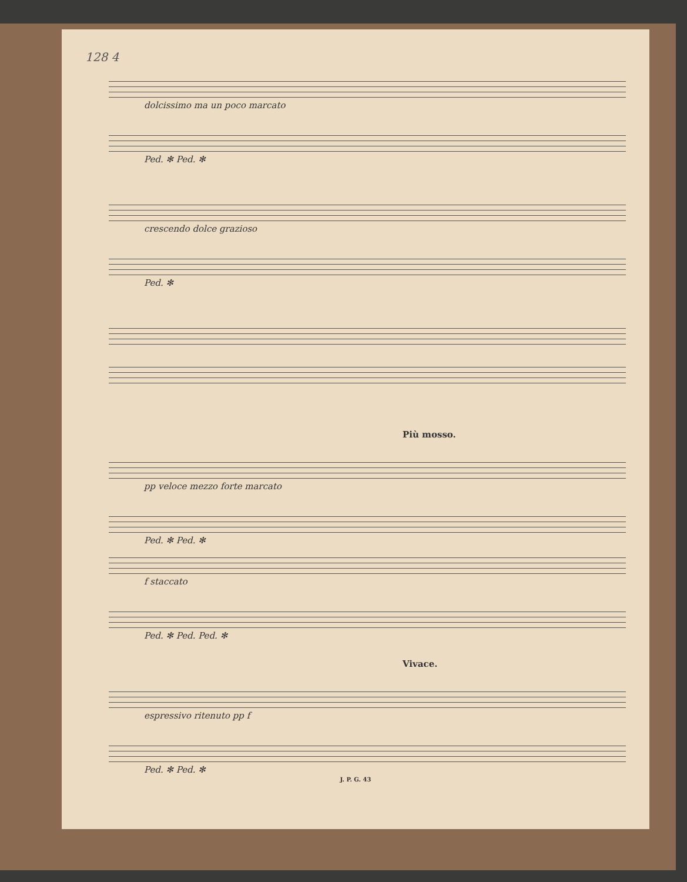128 4
dolcissimo ma un poco marcato
Ped. ✻ Ped. ✻
crescendo dolce grazioso
Ped. ✻
Più mosso.
pp veloce mezzo forte marcato
Ped. ✻ Ped. ✻
f staccato
Ped. ✻ Ped. Ped. ✻
Vivace.
espressivo ritenuto pp f
Ped. ✻ Ped. ✻
J. P. G. 43